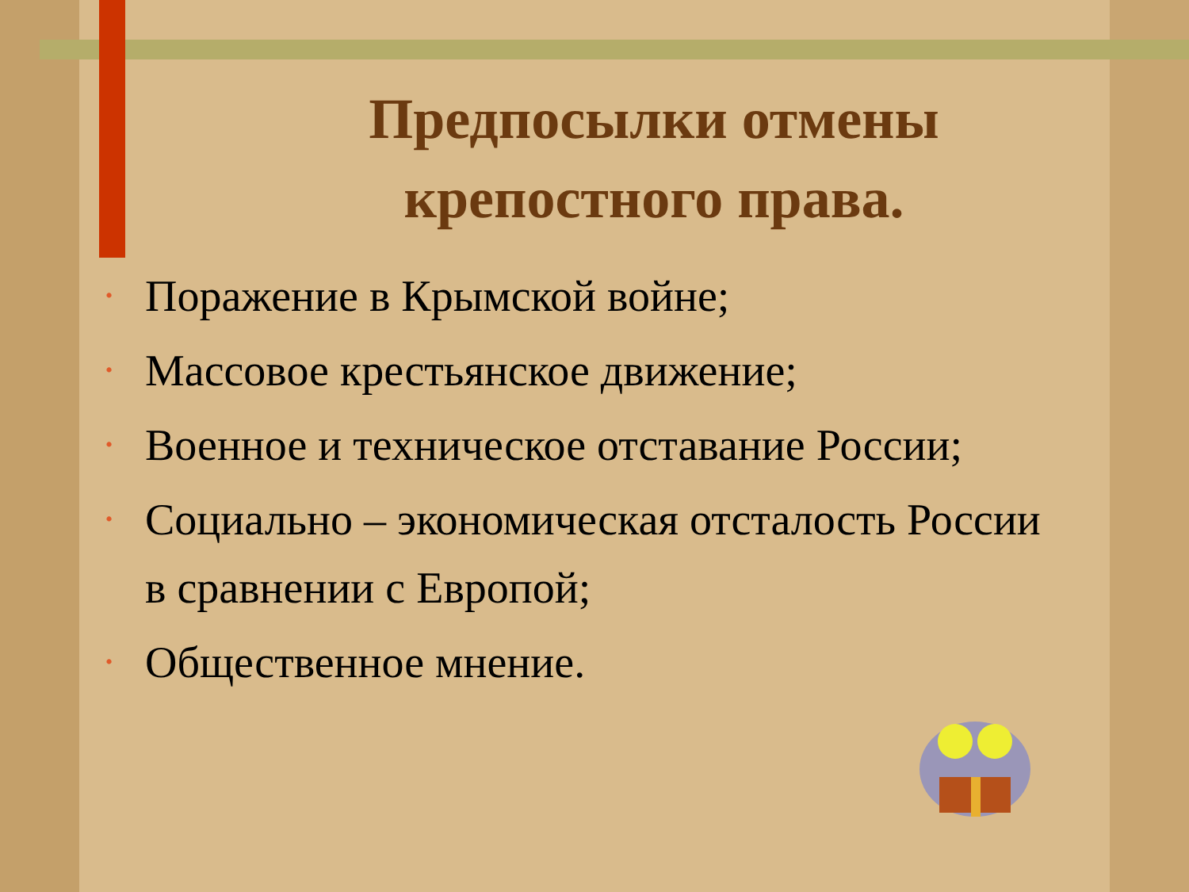Предпосылки отмены крепостного права.
• Поражение в Крымской войне;
• Массовое крестьянское движение;
• Военное и техническое отставание России;
• Социально – экономическая отсталость России в сравнении с Европой;
• Общественное мнение.